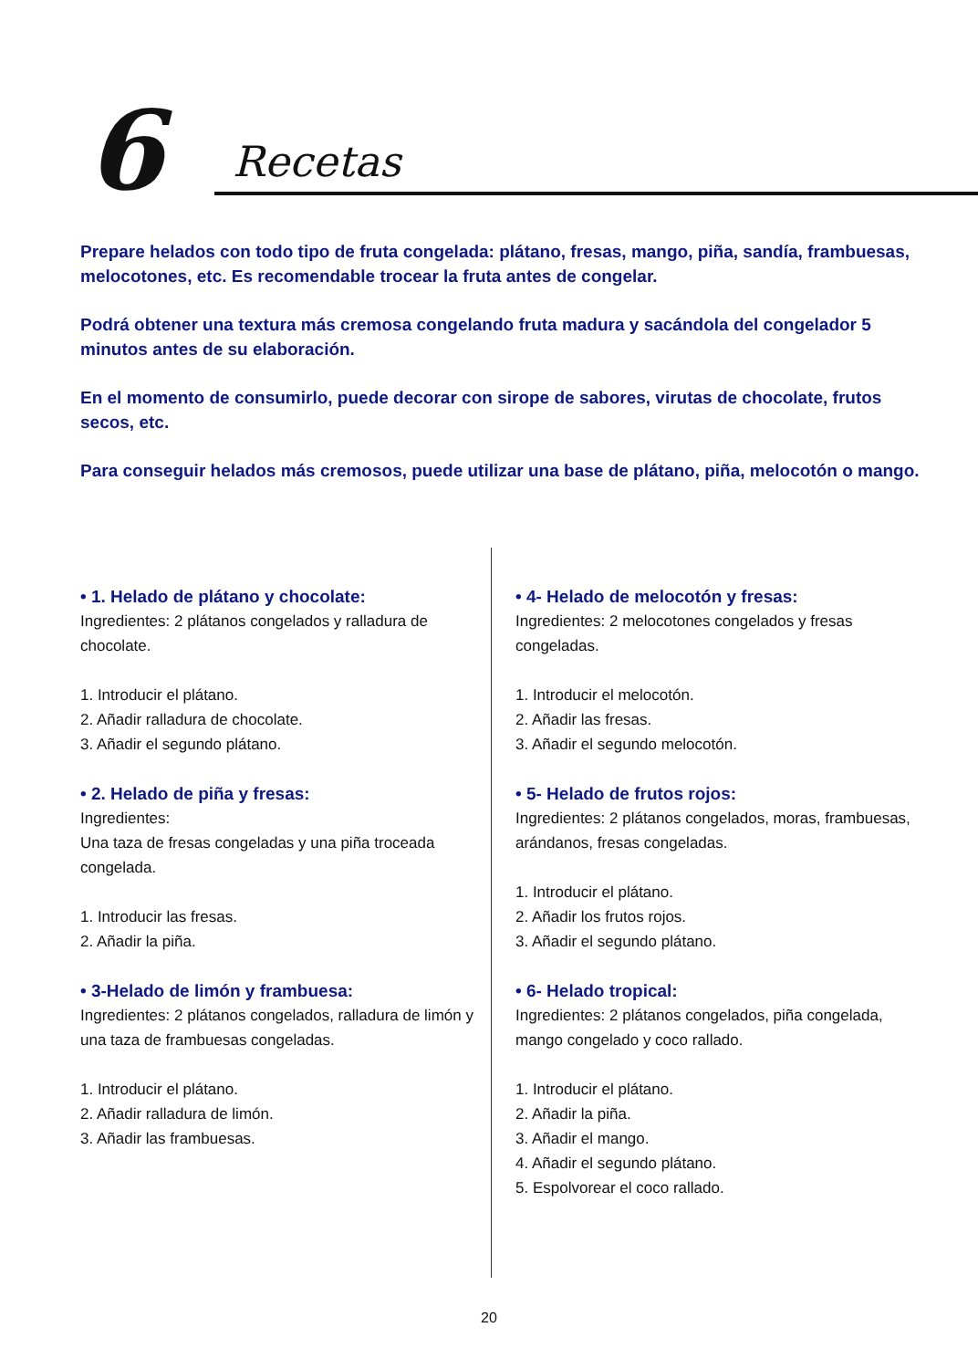6 Recetas
Prepare helados con todo tipo de fruta congelada: plátano, fresas, mango, piña, sandía, frambuesas, melocotones, etc. Es recomendable trocear la fruta antes de congelar.
Podrá obtener una textura más cremosa congelando fruta madura y sacándola del congelador 5 minutos antes de su elaboración.
En el momento de consumirlo, puede decorar con sirope de sabores, virutas de chocolate, frutos secos, etc.
Para conseguir helados más cremosos, puede utilizar una base de plátano, piña, melocotón o mango.
• 1. Helado de plátano y chocolate:
Ingredientes: 2 plátanos congelados y ralladura de chocolate.
1. Introducir el plátano.
2. Añadir ralladura de chocolate.
3. Añadir el segundo plátano.
• 2. Helado de piña y fresas:
Ingredientes:
Una taza de fresas congeladas y una piña troceada congelada.
1. Introducir las fresas.
2. Añadir la piña.
• 3-Helado de limón y frambuesa:
Ingredientes: 2 plátanos congelados, ralladura de limón y una taza de frambuesas congeladas.
1. Introducir el plátano.
2. Añadir ralladura de limón.
3. Añadir las frambuesas.
• 4- Helado de melocotón y fresas:
Ingredientes: 2 melocotones congelados y fresas congeladas.
1. Introducir el melocotón.
2. Añadir las fresas.
3. Añadir el segundo melocotón.
• 5- Helado de frutos rojos:
Ingredientes: 2 plátanos congelados, moras, frambuesas, arándanos, fresas congeladas.
1. Introducir el plátano.
2. Añadir los frutos rojos.
3. Añadir el segundo plátano.
• 6- Helado tropical:
Ingredientes: 2 plátanos congelados, piña congelada, mango congelado y coco rallado.
1. Introducir el plátano.
2. Añadir la piña.
3. Añadir el mango.
4. Añadir el segundo plátano.
5. Espolvorear el coco rallado.
20